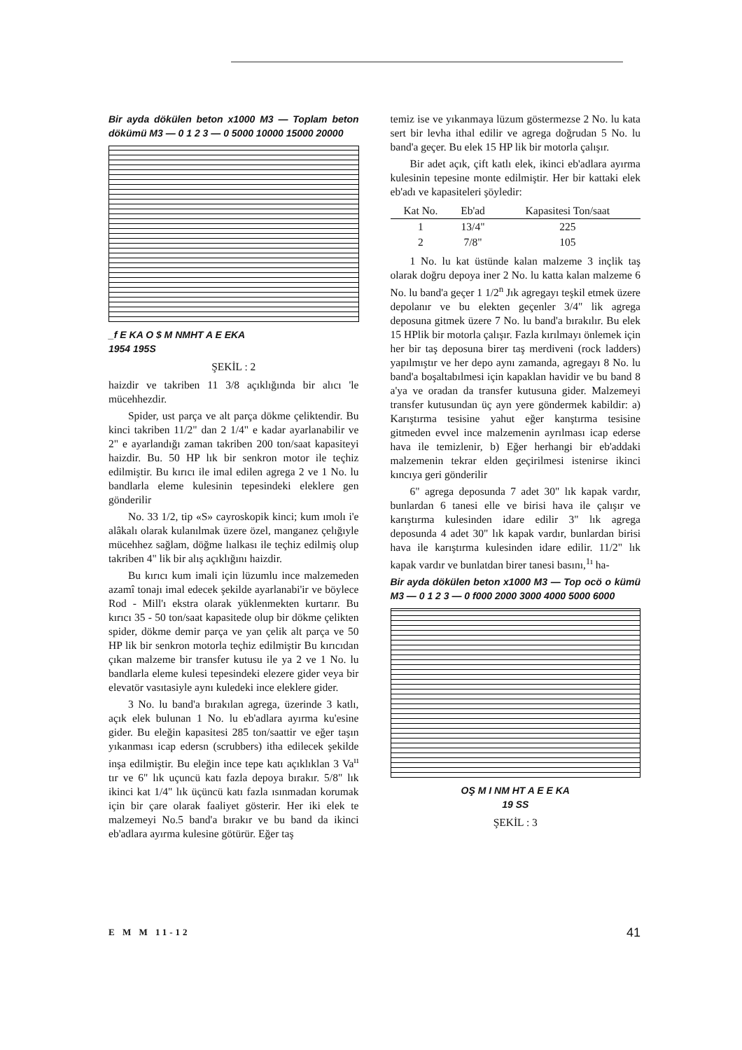Bir ayda dökülen beton x1000 M3 — Toplam beton dökümü M3 — 0 1 2 3 — 0 5000 10000 15000 20000
_f E KA O $ M NMHT A E EKA
1954 195S
ŞEKİL : 2
haizdir ve takriben 11 3/8 açıklığında bir alıcı 'le mücehhezdir.
Spider, ust parça ve alt parça dökme çeliktendir. Bu kinci takriben 11/2" dan 2 1/4" e kadar ayarlanabilir ve 2" e ayarlandığı zaman takriben 200 ton/saat kapasiteyi haizdir. Bu. 50 HP lık bir senkron motor ile teçhiz edilmiştir. Bu kırıcı ile imal edilen agrega 2 ve 1 No. lu bandlarla eleme kulesinin tepesindeki eleklere gen gönderilir
No. 33 1/2, tip «S» cayroskopik kinci; kum ımolı i'e alâkalı olarak kulanılmak üzere özel, manganez çelığıyle mücehhez sağlam, döğme lıalkası ile teçhiz edilmiş olup takriben 4" lik bir alış açıklığını haizdir.
Bu kırıcı kum imali için lüzumlu ince malzemeden azamî tonajı imal edecek şekilde ayarlanabi'ir ve böylece Rod - Mill'ı ekstra olarak yüklenmekten kurtarır. Bu kırıcı 35 - 50 ton/saat kapasitede olup bir dökme çelikten spider, dökme demir parça ve yan çelik alt parça ve 50 HP lik bir senkron motorla teçhiz edilmiştir Bu kırıcıdan çıkan malzeme bir transfer kutusu ile ya 2 ve 1 No. lu bandlarla eleme kulesi tepesindeki elezere gider veya bir elevatör vasıtasiyle aynı kuledeki ince eleklere gider.
3 No. lu band'a bırakılan agrega, üzerinde 3 katlı, açık elek bulunan 1 No. lu eb'adlara ayırma ku'esine gider. Bu eleğin kapasitesi 285 ton/saattir ve eğer taşın yıkanması icap edersn (scrubbers) itha edilecek şekilde inşa edilmiştir. Bu eleğin ince tepe katı açıklıklan 3 Va<sup>ıı</sup> tır ve 6" lık uçuncü katı fazla depoya bırakır. 5/8" lık ikinci kat 1/4" lık üçüncü katı fazla ısınmadan korumak için bir çare olarak faaliyet gösterir. Her iki elek te malzemeyi No.5 band'a bırakır ve bu band da ikinci eb'adlara ayırma kulesine götürür. Eğer taş
temiz ise ve yıkanmaya lüzum göstermezse 2 No. lu kata sert bir levha ithal edilir ve agrega doğrudan 5 No. lu band'a geçer. Bu elek 15 HP lik bir motorla çalışır.
Bir adet açık, çift katlı elek, ikinci eb'adlara ayırma kulesinin tepesine monte edilmiştir. Her bir kattaki elek eb'adı ve kapasiteleri şöyledir:
| Kat No. | Eb'ad | Kapasitesi Ton/saat |
| --- | --- | --- |
| 1 | 13/4" | 225 |
| 2 | 7/8" | 105 |
1 No. lu kat üstünde kalan malzeme 3 inçlik taş olarak doğru depoya iner 2 No. lu katta kalan malzeme 6 No. lu band'a geçer 1 1/2<sup>n</sup> Jık agregayı teşkil etmek üzere depolanır ve bu elekten geçenler 3/4" lik agrega deposuna gitmek üzere 7 No. lu band'a bırakılır. Bu elek 15 HPlik bir motorla çalışır. Fazla kırılmayı önlemek için her bir taş deposuna birer taş merdiveni (rock ladders) yapılmıştır ve her depo aynı zamanda, agregayı 8 No. lu band'a boşaltabılmesi için kapaklan havidir ve bu band 8 a'ya ve oradan da transfer kutusuna gider. Malzemeyi transfer kutusundan üç ayn yere göndermek kabildir: a) Karıştırma tesisine yahut eğer kanştırma tesisine gitmeden evvel ince malzemenin ayrılması icap ederse hava ile temizlenir, b) Eğer herhangi bir eb'addaki malzemenin tekrar elden geçirilmesi istenirse ikinci kıncıya geri gönderilir
6" agrega deposunda 7 adet 30" lık kapak vardır, bunlardan 6 tanesi elle ve birisi hava ile çalışır ve karıştırma kulesinden idare edilir 3" lık agrega deposunda 4 adet 30" lık kapak vardır, bunlardan birisi hava ile karıştırma kulesinden idare edilir. 11/2" lık kapak vardır ve bunlatdan birer tanesi basını,<sup>1ı</sup> ha-
Bir ayda dökülen beton x1000 M3 — Top ocö o kümü M3 — 0 1 2 3 — 0 f000 2000 3000 4000 5000 6000
OŞ M I NM HT A E E KA
19 SS
ŞEKİL : 3
E M M 11-12 41